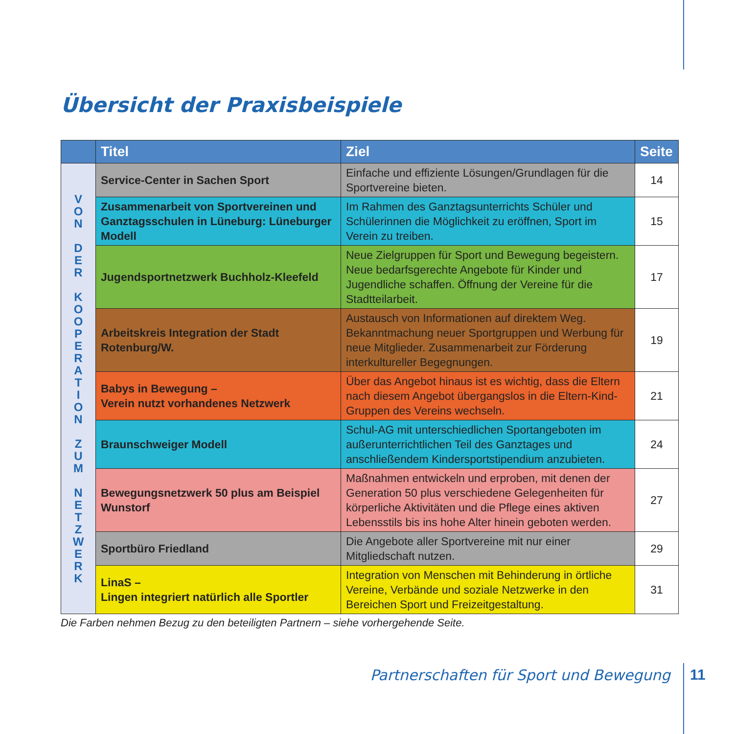Übersicht der Praxisbeispiele
| | Titel | Ziel | Seite |
| --- | --- | --- | --- |
| V O N D E R K O O P E R A T I O N Z U M N E T Z W E R K | Service-Center in Sachen Sport | Einfache und effiziente Lösungen/Grundlagen für die Sportvereine bieten. | 14 |
| | Zusammenarbeit von Sportvereinen und Ganztagsschulen in Lüneburg: Lüneburger Modell | Im Rahmen des Ganztagsunterrichts Schüler und Schülerinnen die Möglichkeit zu eröffnen, Sport im Verein zu treiben. | 15 |
| | Jugendsportnetzwerk Buchholz-Kleefeld | Neue Zielgruppen für Sport und Bewegung begeistern. Neue bedarfsgerechte Angebote für Kinder und Jugendliche schaffen. Öffnung der Vereine für die Stadtteilarbeit. | 17 |
| | Arbeitskreis Integration der Stadt Rotenburg/W. | Austausch von Informationen auf direktem Weg. Bekanntmachung neuer Sportgruppen und Werbung für neue Mitglieder. Zusammenarbeit zur Förderung interkultureller Begegnungen. | 19 |
| | Babys in Bewegung – Verein nutzt vorhandenes Netzwerk | Über das Angebot hinaus ist es wichtig, dass die Eltern nach diesem Angebot übergangslos in die Eltern-Kind-Gruppen des Vereins wechseln. | 21 |
| | Braunschweiger Modell | Schul-AG mit unterschiedlichen Sportangeboten im außerunterrichtlichen Teil des Ganztages und anschließendem Kindersportstipendium anzubieten. | 24 |
| | Bewegungsnetzwerk 50 plus am Beispiel Wunstorf | Maßnahmen entwickeln und erproben, mit denen der Generation 50 plus verschiedene Gelegenheiten für körperliche Aktivitäten und die Pflege eines aktiven Lebensstils bis ins hohe Alter hinein geboten werden. | 27 |
| | Sportbüro Friedland | Die Angebote aller Sportvereine mit nur einer Mitgliedschaft nutzen. | 29 |
| | LinaS – Lingen integriert natürlich alle Sportler | Integration von Menschen mit Behinderung in örtliche Vereine, Verbände und soziale Netzwerke in den Bereichen Sport und Freizeitgestaltung. | 31 |
Die Farben nehmen Bezug zu den beteiligten Partnern – siehe vorhergehende Seite.
Partnerschaften für Sport und Bewegung
11